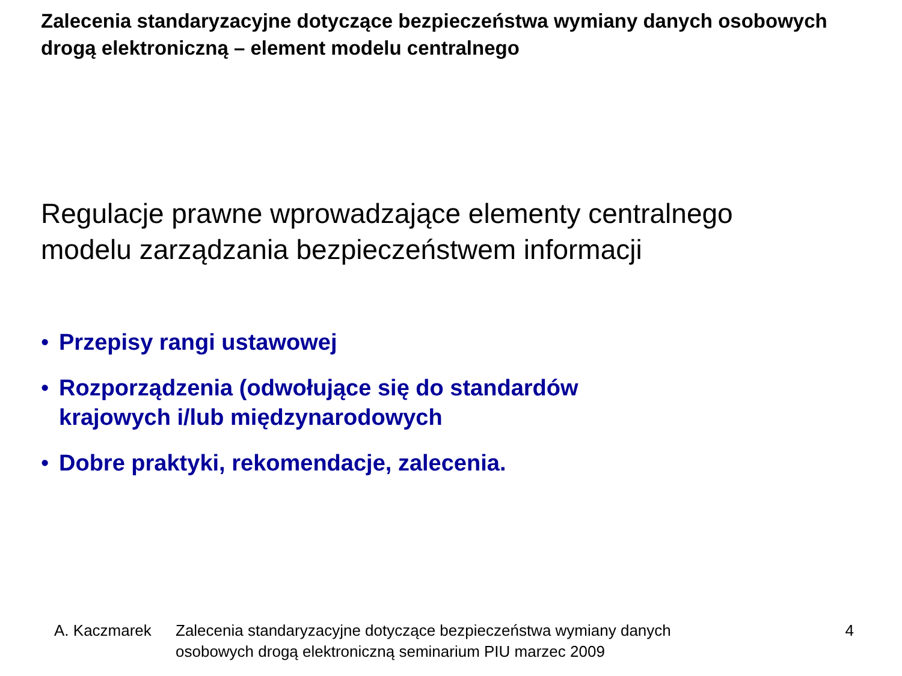Zalecenia standaryzacyjne dotyczące bezpieczeństwa wymiany danych osobowych drogą elektroniczną – element modelu centralnego
Regulacje prawne wprowadzające elementy centralnego
modelu zarządzania bezpieczeństwem informacji
• Przepisy rangi ustawowej
• Rozporządzenia (odwołujące się do standardów
krajowych i/lub międzynarodowych
• Dobre praktyki, rekomendacje, zalecenia.
A. Kaczmarek Zalecenia standaryzacyjne dotyczące bezpieczeństwa wymiany danych
osobowych drogą elektroniczną seminarium PIU marzec 2009
4